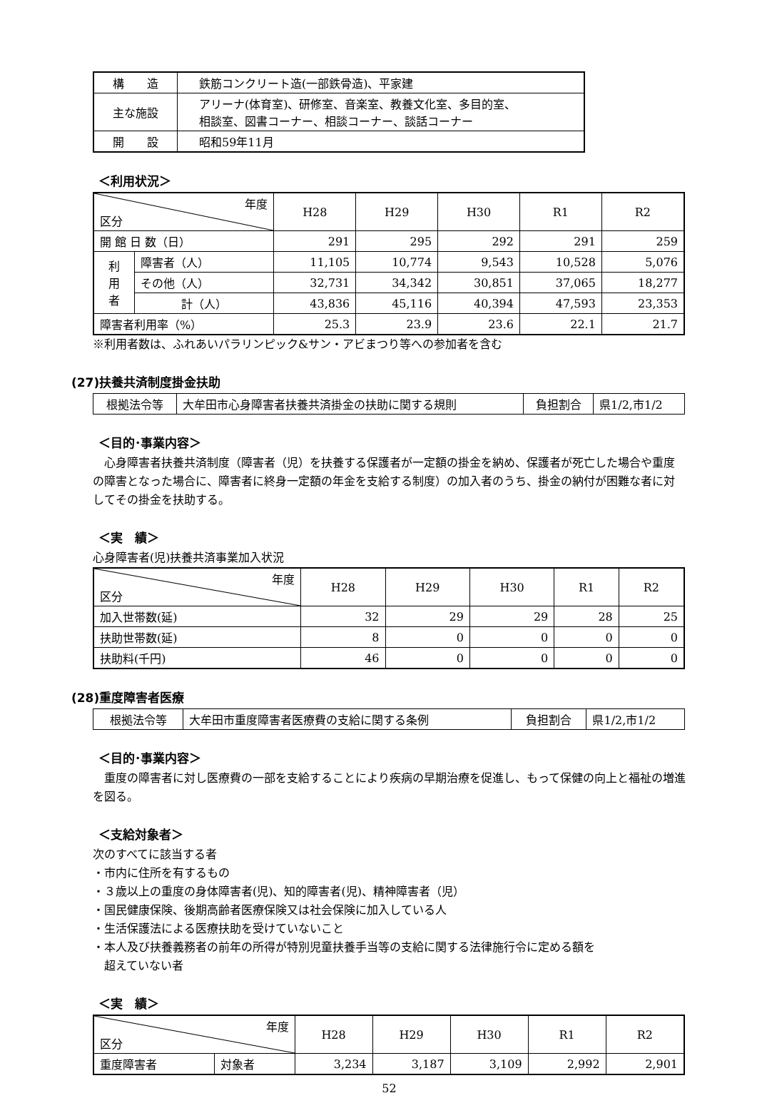| 構 造 | 鉄筋コンクリート造(一部鉄骨造)、平家建 |
| 主な施設 | アリーナ(体育室)、研修室、音楽室、教養文化室、多目的室、 相談室、図書コーナー、相談コーナー、談話コーナー |
| 開 設 | 昭和59年11月 |
＜利用状況＞
| 年度 区分 | | H28 | H29 | H30 | R1 | R2 |
| --- | --- | --- | --- | --- | --- | --- |
| 開 館 日 数（日） | | 291 | 295 | 292 | 291 | 259 |
| 利 用 者 | 障害者（人） | 11,105 | 10,774 | 9,543 | 10,528 | 5,076 |
| | その他（人） | 32,731 | 34,342 | 30,851 | 37,065 | 18,277 |
| | 計（人） | 43,836 | 45,116 | 40,394 | 47,593 | 23,353 |
| 障害者利用率（%） | | 25.3 | 23.9 | 23.6 | 22.1 | 21.7 |
※利用者数は、ふれあいパラリンピック&サン・アビまつり等への参加者を含む
(27)扶養共済制度掛金扶助
| 根拠法令等 | 大牟田市心身障害者扶養共済掛金の扶助に関する規則 | 負担割合 | 県1/2,市1/2 |
＜目的･事業内容＞
　心身障害者扶養共済制度（障害者（児）を扶養する保護者が一定額の掛金を納め、保護者が死亡した場合や重度の障害となった場合に、障害者に終身一定額の年金を支給する制度）の加入者のうち、掛金の納付が困難な者に対してその掛金を扶助する。
＜実　績＞
心身障害者(児)扶養共済事業加入状況
| 年度 区分 | H28 | H29 | H30 | R1 | R2 |
| --- | --- | --- | --- | --- | --- |
| 加入世帯数(延) | 32 | 29 | 29 | 28 | 25 |
| 扶助世帯数(延) | 8 | 0 | 0 | 0 | 0 |
| 扶助料(千円) | 46 | 0 | 0 | 0 | 0 |
(28)重度障害者医療
| 根拠法令等 | 大牟田市重度障害者医療費の支給に関する条例 | 負担割合 | 県1/2,市1/2 |
＜目的･事業内容＞
　重度の障害者に対し医療費の一部を支給することにより疾病の早期治療を促進し、もって保健の向上と福祉の増進を図る。
＜支給対象者＞
次のすべてに該当する者
・市内に住所を有するもの
・３歳以上の重度の身体障害者(児)、知的障害者(児)、精神障害者（児）
・国民健康保険、後期高齢者医療保険又は社会保険に加入している人
・生活保護法による医療扶助を受けていないこと
・本人及び扶養義務者の前年の所得が特別児童扶養手当等の支給に関する法律施行令に定める額を
　超えていない者
＜実　績＞
| 年度 区分 | | H28 | H29 | H30 | R1 | R2 |
| --- | --- | --- | --- | --- | --- | --- |
| 重度障害者 | 対象者 | 3,234 | 3,187 | 3,109 | 2,992 | 2,901 |
52